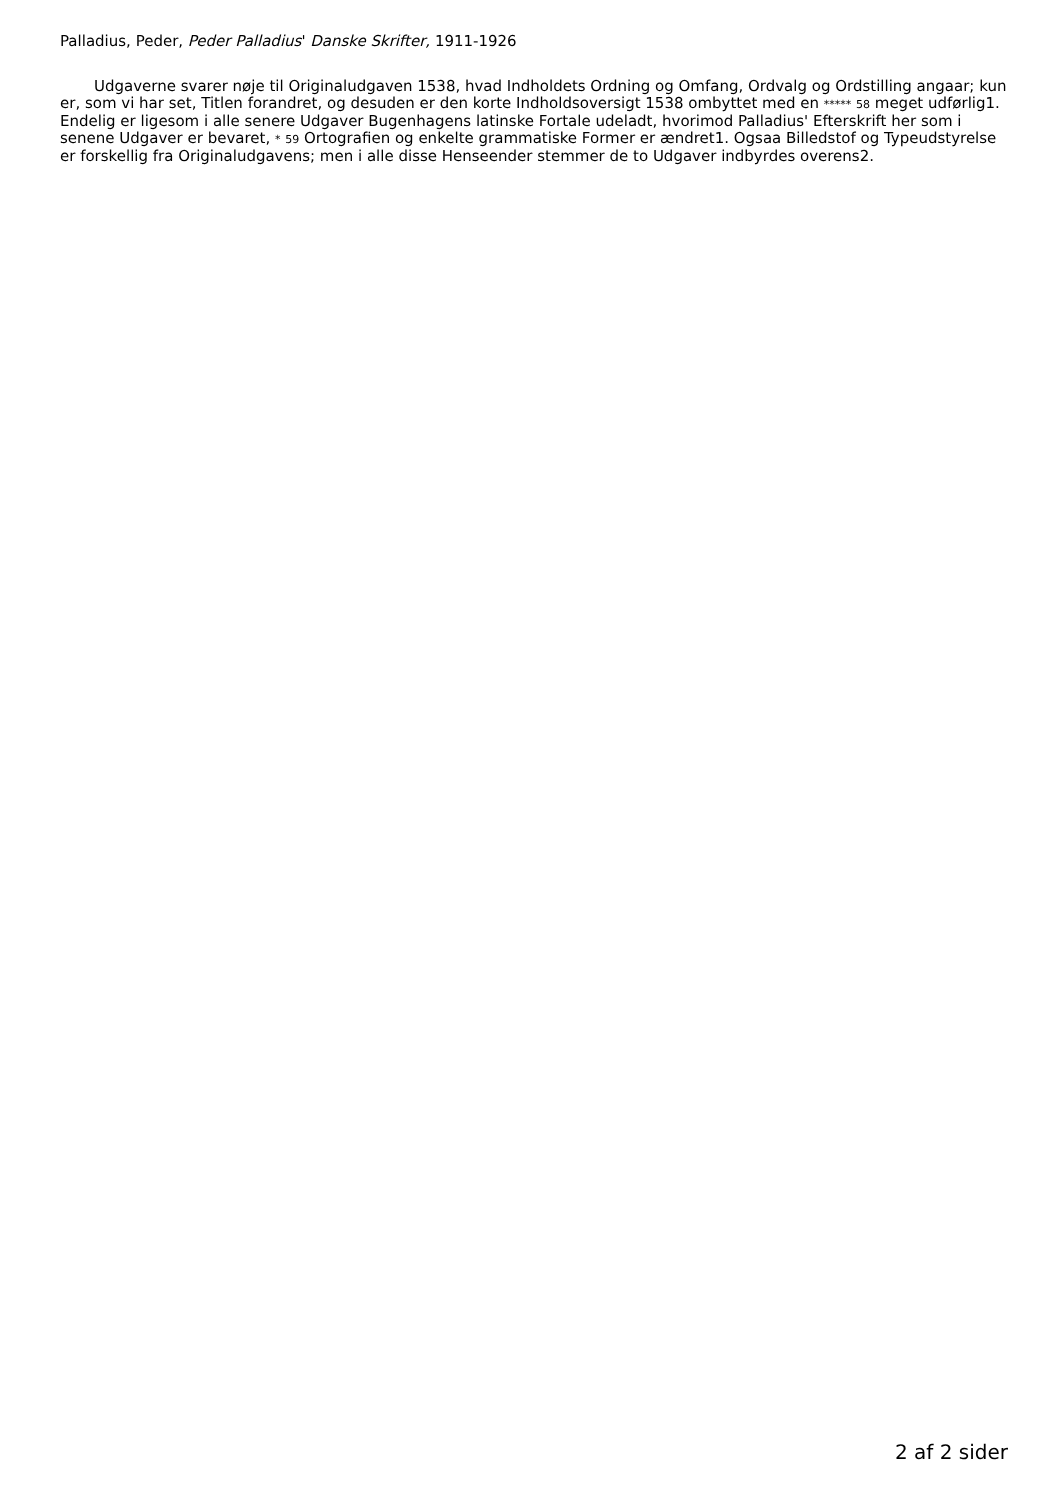Palladius, Peder, Peder Palladius' Danske Skrifter, 1911-1926
Udgaverne svarer nøje til Originaludgaven 1538, hvad Indholdets Ordning og Omfang, Ordvalg og Ordstilling angaar; kun er, som vi har set, Titlen forandret, og desuden er den korte Indholdsoversigt 1538 ombyttet med en ***** 58 meget udførlig1. Endelig er ligesom i alle senere Udgaver Bugenhagens latinske Fortale udeladt, hvorimod Palladius' Efterskrift her som i senene Udgaver er bevaret, * 59 Ortografien og enkelte grammatiske Former er ændret1. Ogsaa Billedstof og Typeudstyrelse er forskellig fra Originaludgavens; men i alle disse Henseender stemmer de to Udgaver indbyrdes overens2.
2 af 2 sider